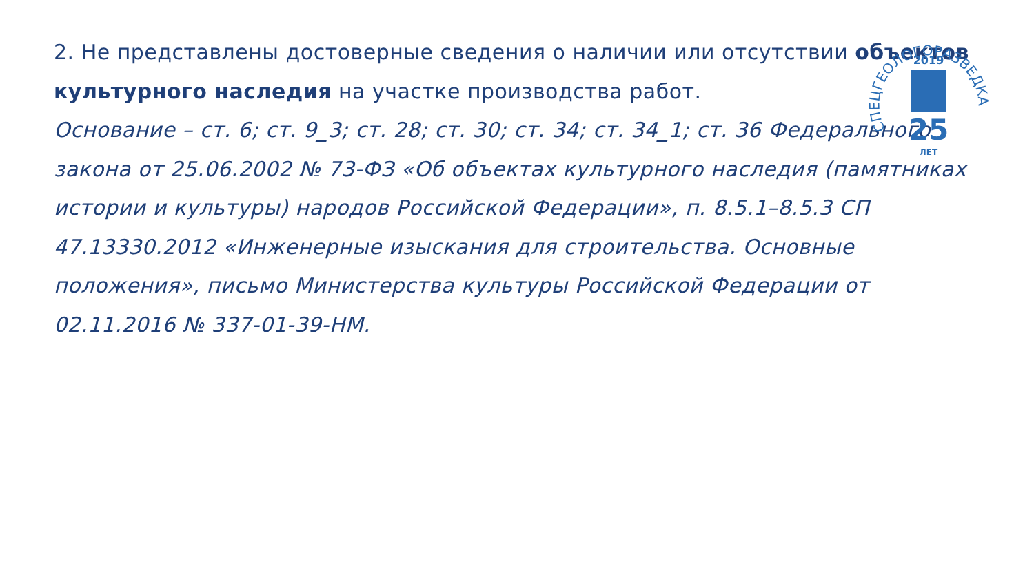2. Не представлены достоверные сведения о наличии или отсутствии объектов культурного наследия на участке производства работ.
Основание – ст. 6; ст. 9_3; ст. 28; ст. 30; ст. 34; ст. 34_1; ст. 36 Федерального закона от 25.06.2002 № 73-ФЗ «Об объектах культурного наследия (памятниках истории и культуры) народов Российской Федерации», п. 8.5.1–8.5.3 СП 47.13330.2012 «Инженерные изыскания для строительства. Основные положения», письмо Министерства культуры Российской Федерации от 02.11.2016 № 337-01-39-НМ.
СПЕЦГЕОЛОГОРАЗВЕДКА
2019
25
ЛЕТ